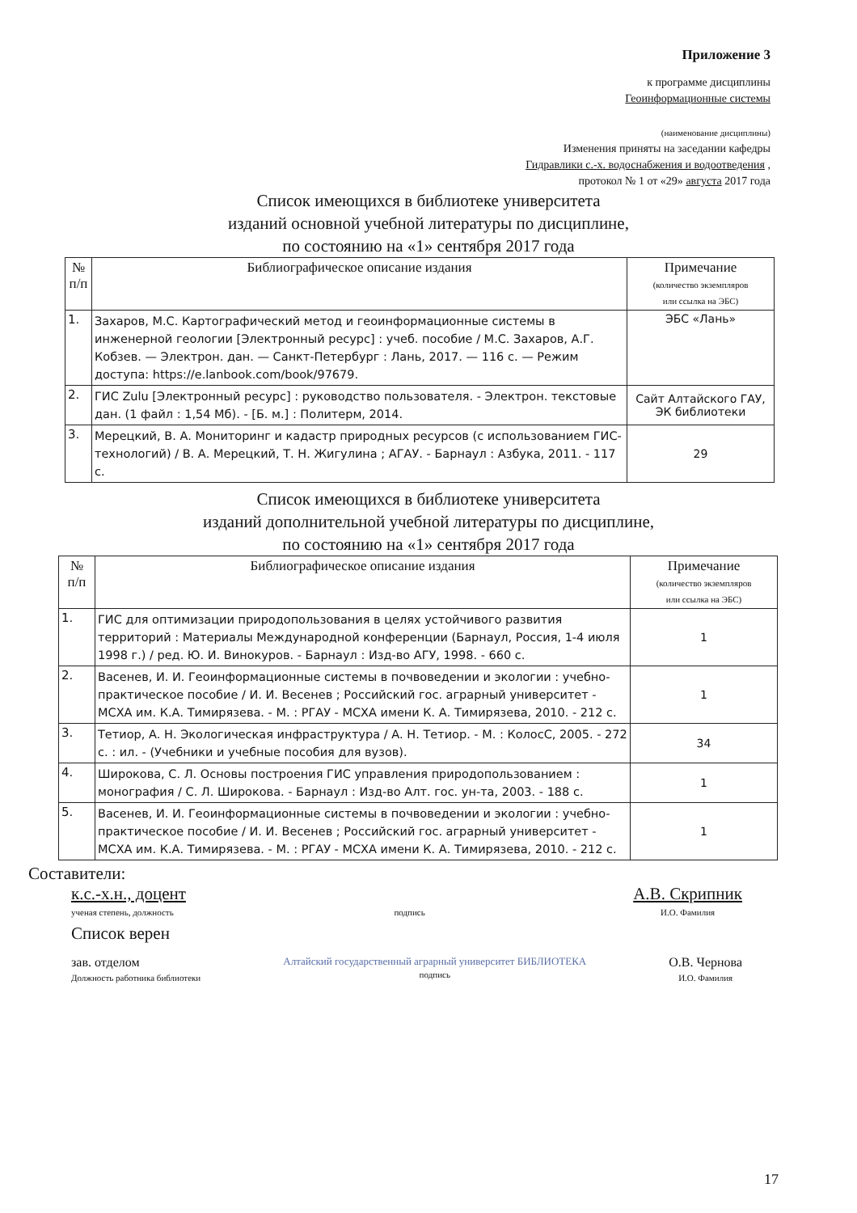Приложение 3
к программе дисциплины
Геоинформационные системы
(наименование дисциплины)
Изменения приняты на заседании кафедры
Гидравлики с.-х. водоснабжения и водоотведения ,
протокол № 1 от «29» августа 2017 года
Список имеющихся в библиотеке университета
изданий основной учебной литературы по дисциплине,
по состоянию на «1» сентября 2017 года
| № п/п | Библиографическое описание издания | Примечание (количество экземпляров или ссылка на ЭБС) |
| --- | --- | --- |
| 1. | Захаров, М.С. Картографический метод и геоинформационные системы в инженерной геологии [Электронный ресурс] : учеб. пособие / М.С. Захаров, А.Г. Кобзев. — Электрон. дан. — Санкт-Петербург : Лань, 2017. — 116 с. — Режим доступа: https://e.lanbook.com/book/97679. | ЭБС «Лань» |
| 2. | ГИС Zulu [Электронный ресурс] : руководство пользователя. - Электрон. текстовые дан. (1 файл : 1,54 Мб). - [Б. м.] : Политерм, 2014. | Сайт Алтайского ГАУ, ЭК библиотеки |
| 3. | Мерецкий, В. А. Мониторинг и кадастр природных ресурсов (с использованием ГИС-технологий) / В. А. Мерецкий, Т. Н. Жигулина ; АГАУ. - Барнаул : Азбука, 2011. - 117 с. | 29 |
Список имеющихся в библиотеке университета
изданий дополнительной учебной литературы по дисциплине,
по состоянию на «1» сентября 2017 года
| № п/п | Библиографическое описание издания | Примечание (количество экземпляров или ссылка на ЭБС) |
| --- | --- | --- |
| 1. | ГИС для оптимизации природопользования в целях устойчивого развития территорий : Материалы Международной конференции (Барнаул, Россия, 1-4 июля 1998 г.) / ред. Ю. И. Винокуров. - Барнаул : Изд-во АГУ, 1998. - 660 с. | 1 |
| 2. | Васенев, И. И. Геоинформационные системы в почвоведении и экологии : учебно-практическое пособие / И. И. Весенев ; Российский гос. аграрный университет - МСХА им. К.А. Тимирязева. - М. : РГАУ - МСХА имени К. А. Тимирязева, 2010. - 212 с. | 1 |
| 3. | Тетиор, А. Н. Экологическая инфраструктура / А. Н. Тетиор. - М. : КолосС, 2005. - 272 с. : ил. - (Учебники и учебные пособия для вузов). | 34 |
| 4. | Широкова, С. Л. Основы построения ГИС управления природопользованием : монография / С. Л. Широкова. - Барнаул : Изд-во Алт. гос. ун-та, 2003. - 188 с. | 1 |
| 5. | Васенев, И. И. Геоинформационные системы в почвоведении и экологии : учебно-практическое пособие / И. И. Весенев ; Российский гос. аграрный университет - МСХА им. К.А. Тимирязева. - М. : РГАУ - МСХА имени К. А. Тимирязева, 2010. - 212 с. | 1 |
Составители:
к.с.-х.н., доцент
ученая степень, должность
подпись
А.В. Скрипник
И.О. Фамилия
Список верен
зав. отделом
Должность работника библиотеки
Алтайский государственный аграрный университет БИБЛИОТЕКА
подпись
О.В. Чернова
И.О. Фамилия
17